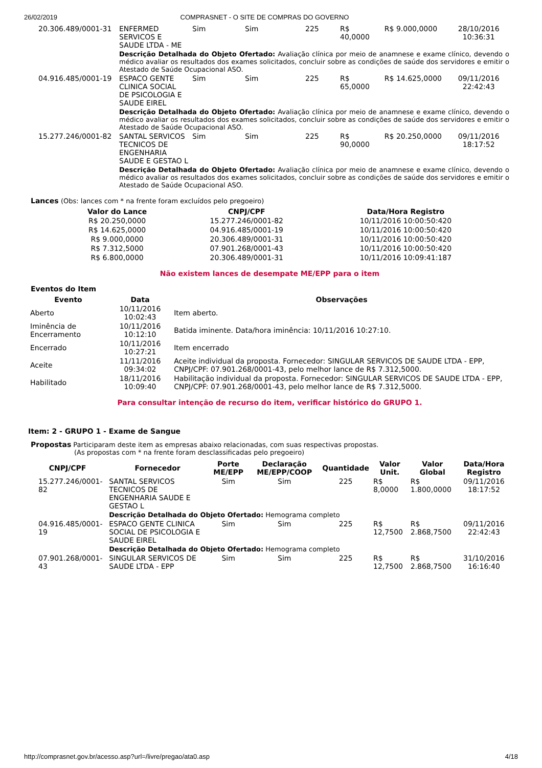26/02/2019 COMPRASNET - O SITE DE COMPRAS DO GOVERNO
| 20.306.489/0001-31 | ENFERMED SERVICOS E SAUDE LTDA - ME | Sim | Sim | 225 | R$ 40,0000 | R$ 9.000,0000 | 28/10/2016 10:36:31 |
| | Descrição Detalhada do Objeto Ofertado: Avaliação clínica por meio de anamnese e exame clínico, devendo o médico avaliar os resultados dos exames solicitados, concluir sobre as condições de saúde dos servidores e emitir o Atestado de Saúde Ocupacional ASO. | | | | | | |
| 04.916.485/0001-19 | ESPACO GENTE CLINICA SOCIAL DE PSICOLOGIA E SAUDE EIREL | Sim | Sim | 225 | R$ 65,0000 | R$ 14.625,0000 | 09/11/2016 22:42:43 |
| | Descrição Detalhada do Objeto Ofertado: Avaliação clínica por meio de anamnese e exame clínico, devendo o médico avaliar os resultados dos exames solicitados, concluir sobre as condições de saúde dos servidores e emitir o Atestado de Saúde Ocupacional ASO. | | | | | | |
| 15.277.246/0001-82 | SANTAL SERVICOS TECNICOS DE ENGENHARIA SAUDE E GESTAO L | Sim | Sim | 225 | R$ 90,0000 | R$ 20.250,0000 | 09/11/2016 18:17:52 |
| | Descrição Detalhada do Objeto Ofertado: Avaliação clínica por meio de anamnese e exame clínico, devendo o médico avaliar os resultados dos exames solicitados, concluir sobre as condições de saúde dos servidores e emitir o Atestado de Saúde Ocupacional ASO. | | | | | | |
Lances (Obs: lances com * na frente foram excluídos pelo pregoeiro)
| Valor do Lance | CNPJ/CPF | Data/Hora Registro |
| --- | --- | --- |
| R$ 20.250,0000 | 15.277.246/0001-82 | 10/11/2016 10:00:50:420 |
| R$ 14.625,0000 | 04.916.485/0001-19 | 10/11/2016 10:00:50:420 |
| R$ 9.000,0000 | 20.306.489/0001-31 | 10/11/2016 10:00:50:420 |
| R$ 7.312,5000 | 07.901.268/0001-43 | 10/11/2016 10:00:50:420 |
| R$ 6.800,0000 | 20.306.489/0001-31 | 10/11/2016 10:09:41:187 |
Não existem lances de desempate ME/EPP para o item
Eventos do Item
| Evento | Data | Observações |
| --- | --- | --- |
| Aberto | 10/11/2016 10:02:43 | Item aberto. |
| Iminência de Encerramento | 10/11/2016 10:12:10 | Batida iminente. Data/hora iminência: 10/11/2016 10:27:10. |
| Encerrado | 10/11/2016 10:27:21 | Item encerrado |
| Aceite | 11/11/2016 09:34:02 | Aceite individual da proposta. Fornecedor: SINGULAR SERVICOS DE SAUDE LTDA - EPP, CNPJ/CPF: 07.901.268/0001-43, pelo melhor lance de R$ 7.312,5000. |
| Habilitado | 18/11/2016 10:09:40 | Habilitação individual da proposta. Fornecedor: SINGULAR SERVICOS DE SAUDE LTDA - EPP, CNPJ/CPF: 07.901.268/0001-43, pelo melhor lance de R$ 7.312,5000. |
Para consultar intenção de recurso do item, verificar histórico do GRUPO 1.
Item: 2 - GRUPO 1 - Exame de Sangue
Propostas Participaram deste item as empresas abaixo relacionadas, com suas respectivas propostas.
(As propostas com * na frente foram desclassificadas pelo pregoeiro)
| CNPJ/CPF | Fornecedor | Porte ME/EPP | Declaração ME/EPP/COOP | Quantidade | Valor Unit. | Valor Global | Data/Hora Registro |
| --- | --- | --- | --- | --- | --- | --- | --- |
| 15.277.246/0001-82 | SANTAL SERVICOS TECNICOS DE ENGENHARIA SAUDE E GESTAO L | Sim | Sim | 225 | R$ 8,0000 | R$ 1.800,0000 | 09/11/2016 18:17:52 |
| | Descrição Detalhada do Objeto Ofertado: Hemograma completo | | | | | | |
| 04.916.485/0001-19 | ESPACO GENTE CLINICA SOCIAL DE PSICOLOGIA E SAUDE EIREL | Sim | Sim | 225 | R$ 12,7500 | R$ 2.868,7500 | 09/11/2016 22:42:43 |
| | Descrição Detalhada do Objeto Ofertado: Hemograma completo | | | | | | |
| 07.901.268/0001-43 | SINGULAR SERVICOS DE SAUDE LTDA - EPP | Sim | Sim | 225 | R$ 12,7500 | R$ 2.868,7500 | 31/10/2016 16:16:40 |
http://comprasnet.gov.br/acesso.asp?url=/livre/pregao/ata0.asp 4/18